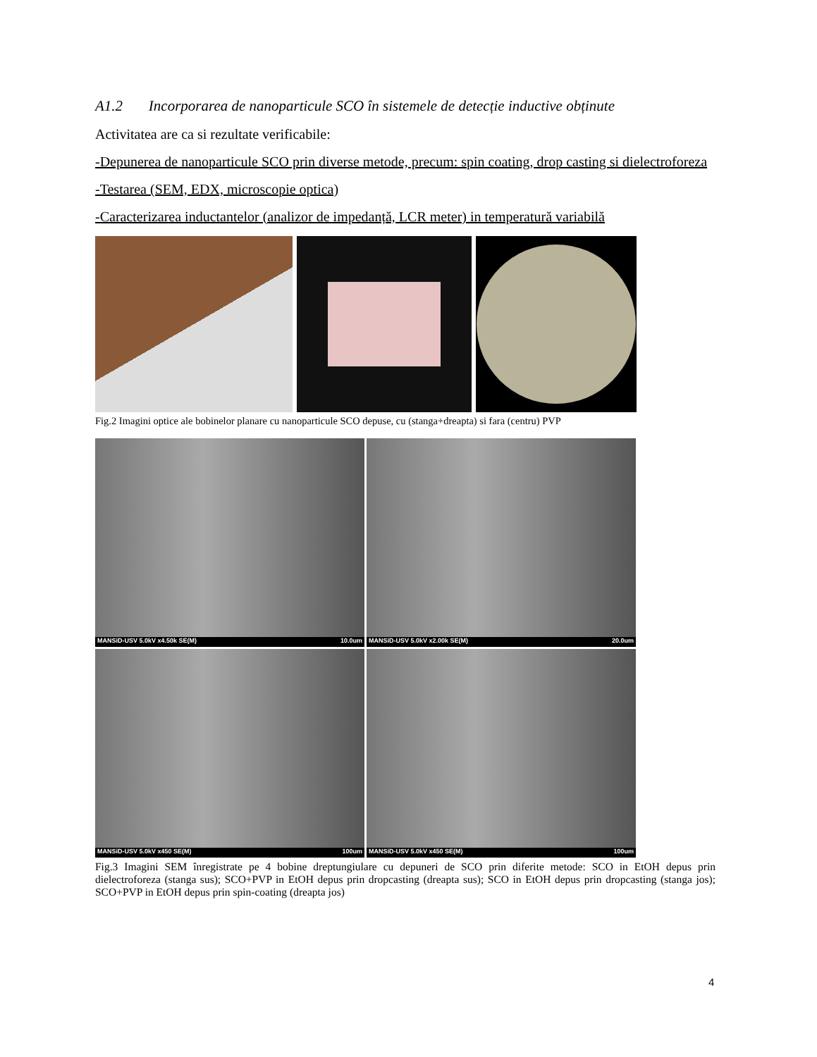A1.2 Incorporarea de nanoparticule SCO în sistemele de detecție inductive obținute
Activitatea are ca si rezultate verificabile:
-Depunerea de nanoparticule SCO prin diverse metode, precum: spin coating, drop casting si dielectroforeza
-Testarea (SEM, EDX, microscopie optica)
-Caracterizarea inductantelor (analizor de impedanță, LCR meter) in temperatură variabilă
Fig.2 Imagini optice ale bobinelor planare cu nanoparticule SCO depuse, cu (stanga+dreapta) si fara (centru) PVP
MANSiD-USV 5.0kV x4.50k SE(M) 10.0um
MANSiD-USV 5.0kV x2.00k SE(M) 20.0um
MANSiD-USV 5.0kV x450 SE(M) 100um
MANSiD-USV 5.0kV x450 SE(M) 100um
Fig.3 Imagini SEM înregistrate pe 4 bobine dreptungiulare cu depuneri de SCO prin diferite metode: SCO in EtOH depus prin dielectroforeza (stanga sus); SCO+PVP in EtOH depus prin dropcasting (dreapta sus); SCO in EtOH depus prin dropcasting (stanga jos); SCO+PVP in EtOH depus prin spin-coating (dreapta jos)
4